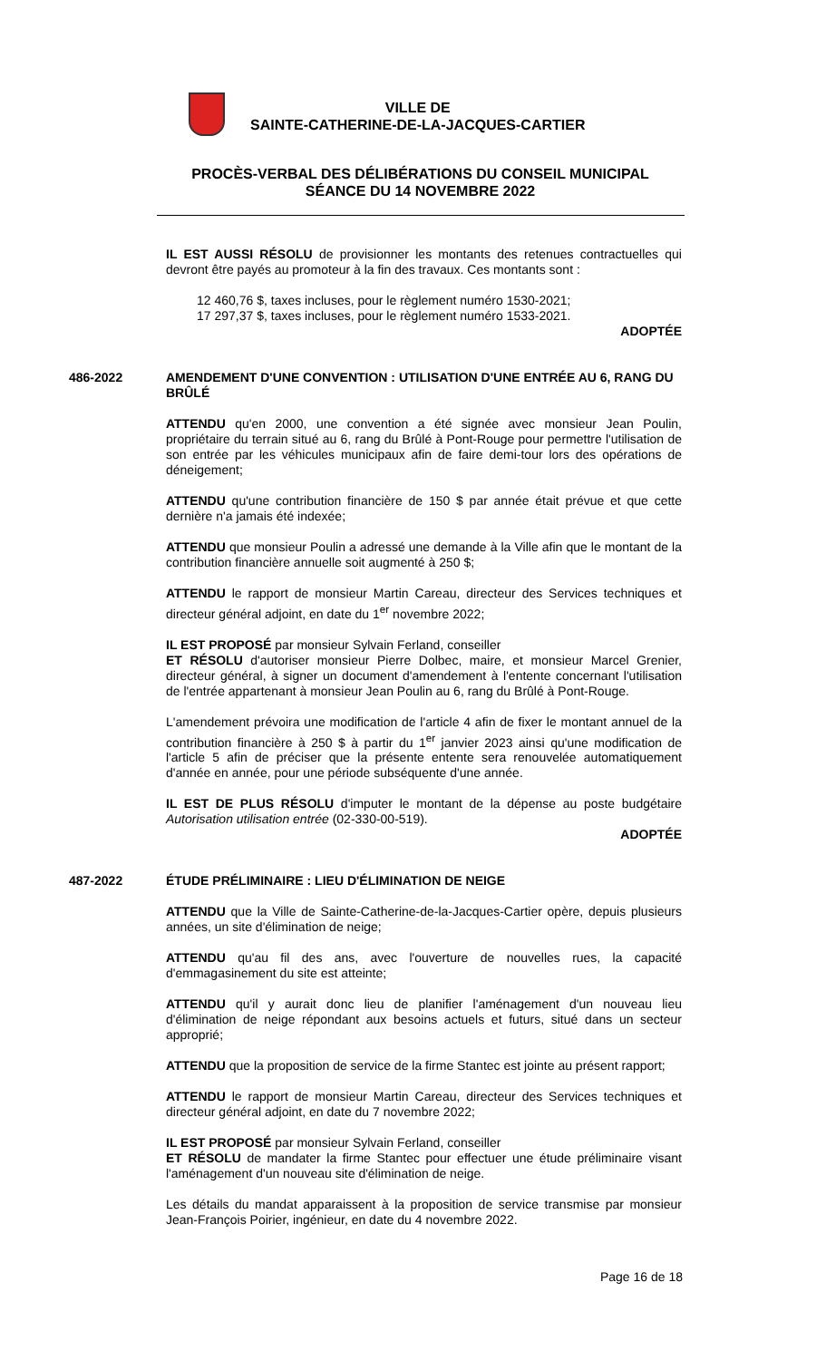VILLE DE
SAINTE-CATHERINE-DE-LA-JACQUES-CARTIER
PROCÈS-VERBAL DES DÉLIBÉRATIONS DU CONSEIL MUNICIPAL
SÉANCE DU 14 NOVEMBRE 2022
IL EST AUSSI RÉSOLU de provisionner les montants des retenues contractuelles qui devront être payés au promoteur à la fin des travaux. Ces montants sont :
12 460,76 $, taxes incluses, pour le règlement numéro 1530-2021;
17 297,37 $, taxes incluses, pour le règlement numéro 1533-2021.
ADOPTÉE
486-2022 AMENDEMENT D'UNE CONVENTION : UTILISATION D'UNE ENTRÉE AU 6, RANG DU BRÛLÉ
ATTENDU qu'en 2000, une convention a été signée avec monsieur Jean Poulin, propriétaire du terrain situé au 6, rang du Brûlé à Pont-Rouge pour permettre l'utilisation de son entrée par les véhicules municipaux afin de faire demi-tour lors des opérations de déneigement;
ATTENDU qu'une contribution financière de 150 $ par année était prévue et que cette dernière n'a jamais été indexée;
ATTENDU que monsieur Poulin a adressé une demande à la Ville afin que le montant de la contribution financière annuelle soit augmenté à 250 $;
ATTENDU le rapport de monsieur Martin Careau, directeur des Services techniques et directeur général adjoint, en date du 1<sup>er</sup> novembre 2022;
IL EST PROPOSÉ par monsieur Sylvain Ferland, conseiller
ET RÉSOLU d'autoriser monsieur Pierre Dolbec, maire, et monsieur Marcel Grenier, directeur général, à signer un document d'amendement à l'entente concernant l'utilisation de l'entrée appartenant à monsieur Jean Poulin au 6, rang du Brûlé à Pont-Rouge.
L'amendement prévoira une modification de l'article 4 afin de fixer le montant annuel de la contribution financière à 250 $ à partir du 1<sup>er</sup> janvier 2023 ainsi qu'une modification de l'article 5 afin de préciser que la présente entente sera renouvelée automatiquement d'année en année, pour une période subséquente d'une année.
IL EST DE PLUS RÉSOLU d'imputer le montant de la dépense au poste budgétaire Autorisation utilisation entrée (02-330-00-519).
ADOPTÉE
487-2022 ÉTUDE PRÉLIMINAIRE : LIEU D'ÉLIMINATION DE NEIGE
ATTENDU que la Ville de Sainte-Catherine-de-la-Jacques-Cartier opère, depuis plusieurs années, un site d'élimination de neige;
ATTENDU qu'au fil des ans, avec l'ouverture de nouvelles rues, la capacité d'emmagasinement du site est atteinte;
ATTENDU qu'il y aurait donc lieu de planifier l'aménagement d'un nouveau lieu d'élimination de neige répondant aux besoins actuels et futurs, situé dans un secteur approprié;
ATTENDU que la proposition de service de la firme Stantec est jointe au présent rapport;
ATTENDU le rapport de monsieur Martin Careau, directeur des Services techniques et directeur général adjoint, en date du 7 novembre 2022;
IL EST PROPOSÉ par monsieur Sylvain Ferland, conseiller
ET RÉSOLU de mandater la firme Stantec pour effectuer une étude préliminaire visant l'aménagement d'un nouveau site d'élimination de neige.
Les détails du mandat apparaissent à la proposition de service transmise par monsieur Jean-François Poirier, ingénieur, en date du 4 novembre 2022.
Page 16 de 18